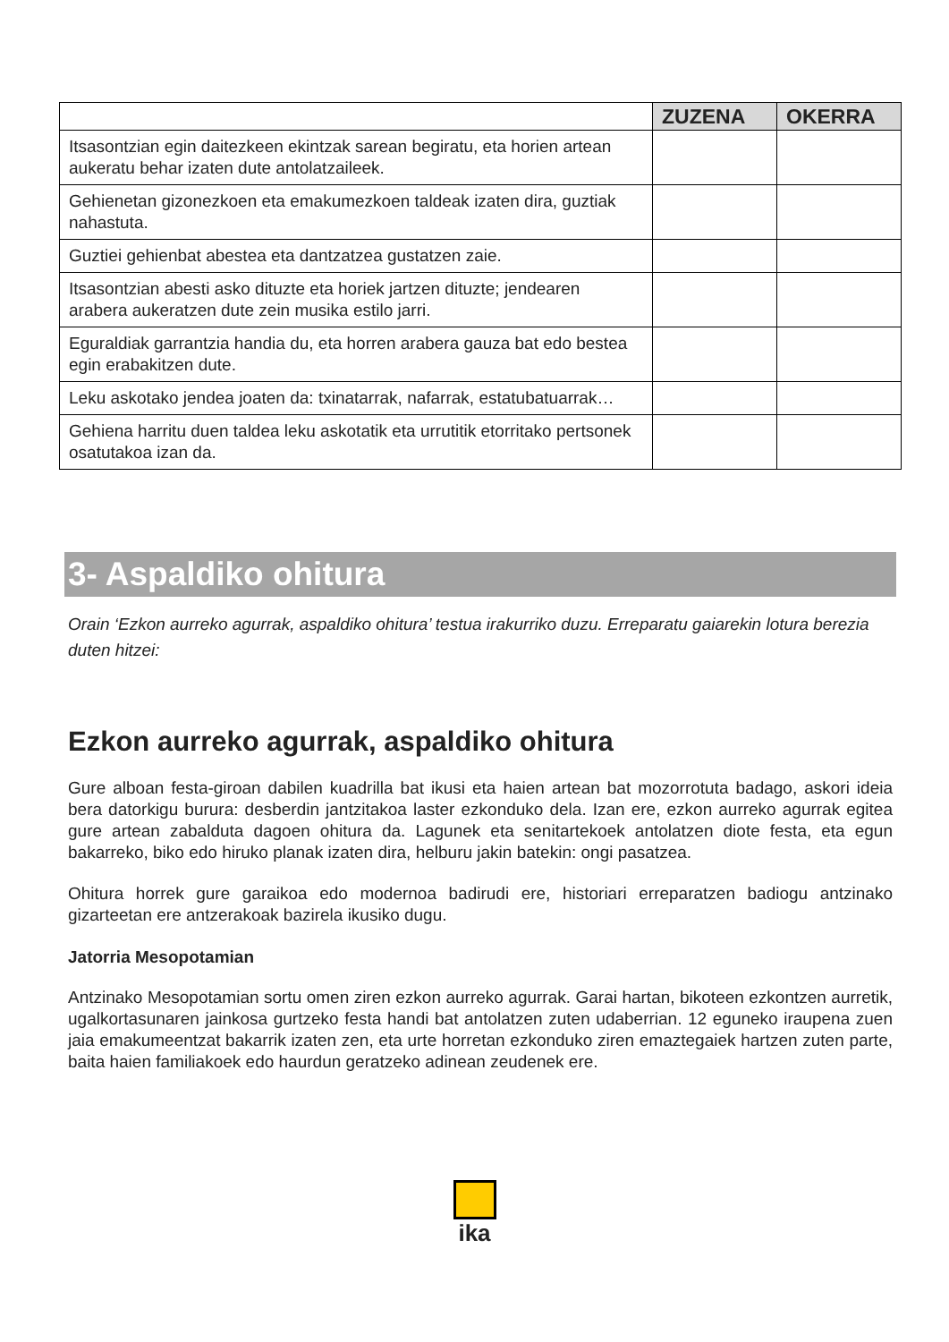| | ZUZENA | OKERRA |
| --- | --- | --- |
| Itsasontzian egin daitezkeen ekintzak sarean begiratu, eta horien artean aukeratu behar izaten dute antolatzaileek. | | |
| Gehienetan gizonezkoen eta emakumezkoen taldeak izaten dira, guztiak nahastuta. | | |
| Guztiei gehienbat abestea eta dantzatzea gustatzen zaie. | | |
| Itsasontzian abesti asko dituzte eta horiek jartzen dituzte; jendearen arabera aukeratzen dute zein musika estilo jarri. | | |
| Eguraldiak garrantzia handia du, eta horren arabera gauza bat edo bestea egin erabakitzen dute. | | |
| Leku askotako jendea joaten da: txinatarrak, nafarrak, estatubatuarrak… | | |
| Gehiena harritu duen taldea leku askotatik eta urrutitik etorritako pertsonek osatutakoa izan da. | | |
3- Aspaldiko ohitura
Orain ‘Ezkon aurreko agurrak, aspaldiko ohitura’ testua irakurriko duzu. Erreparatu gaiarekin lotura berezia duten hitzei:
Ezkon aurreko agurrak, aspaldiko ohitura
Gure alboan festa-giroan dabilen kuadrilla bat ikusi eta haien artean bat mozorrotuta badago, askori ideia bera datorkigu burura: desberdin jantzitakoa laster ezkonduko dela. Izan ere, ezkon aurreko agurrak egitea gure artean zabalduta dagoen ohitura da. Lagunek eta senitartekoek antolatzen diote festa, eta egun bakarreko, biko edo hiruko planak izaten dira, helburu jakin batekin: ongi pasatzea.
Ohitura horrek gure garaikoa edo modernoa badirudi ere, historiari erreparatzen badiogu antzinako gizarteetan ere antzerakoak bazirela ikusiko dugu.
Jatorria Mesopotamian
Antzinako Mesopotamian sortu omen ziren ezkon aurreko agurrak. Garai hartan, bikoteen ezkontzen aurretik, ugalkortasunaren jainkosa gurtzeko festa handi bat antolatzen zuten udaberrian. 12 eguneko iraupena zuen jaia emakumeentzat bakarrik izaten zen, eta urte horretan ezkonduko ziren emaztegaiek hartzen zuten parte, baita haien familiakoek edo haurdun geratzeko adinean zeudenek ere.
ika